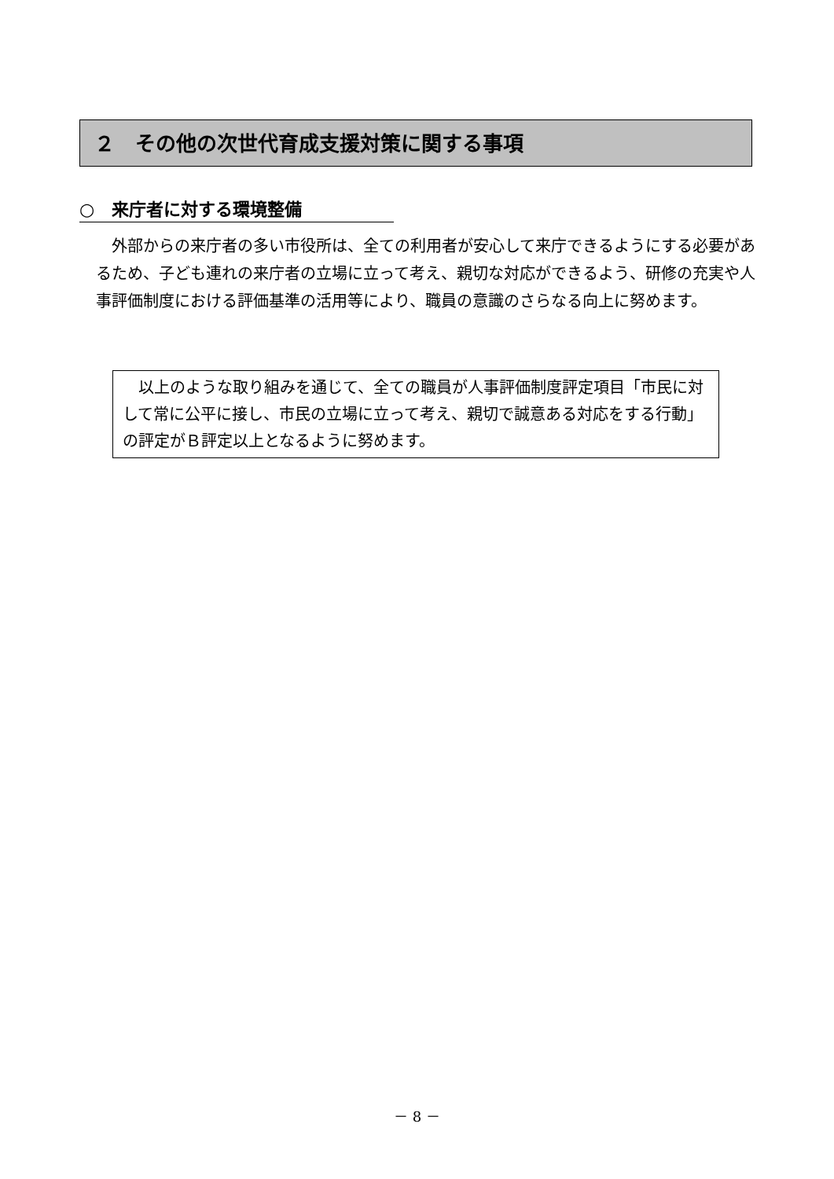２　その他の次世代育成支援対策に関する事項
○　来庁者に対する環境整備
外部からの来庁者の多い市役所は、全ての利用者が安心して来庁できるようにする必要があるため、子ども連れの来庁者の立場に立って考え、親切な対応ができるよう、研修の充実や人事評価制度における評価基準の活用等により、職員の意識のさらなる向上に努めます。
以上のような取り組みを通じて、全ての職員が人事評価制度評定項目「市民に対して常に公平に接し、市民の立場に立って考え、親切で誠意ある対応をする行動」の評定がＢ評定以上となるように努めます。
－ 8 －